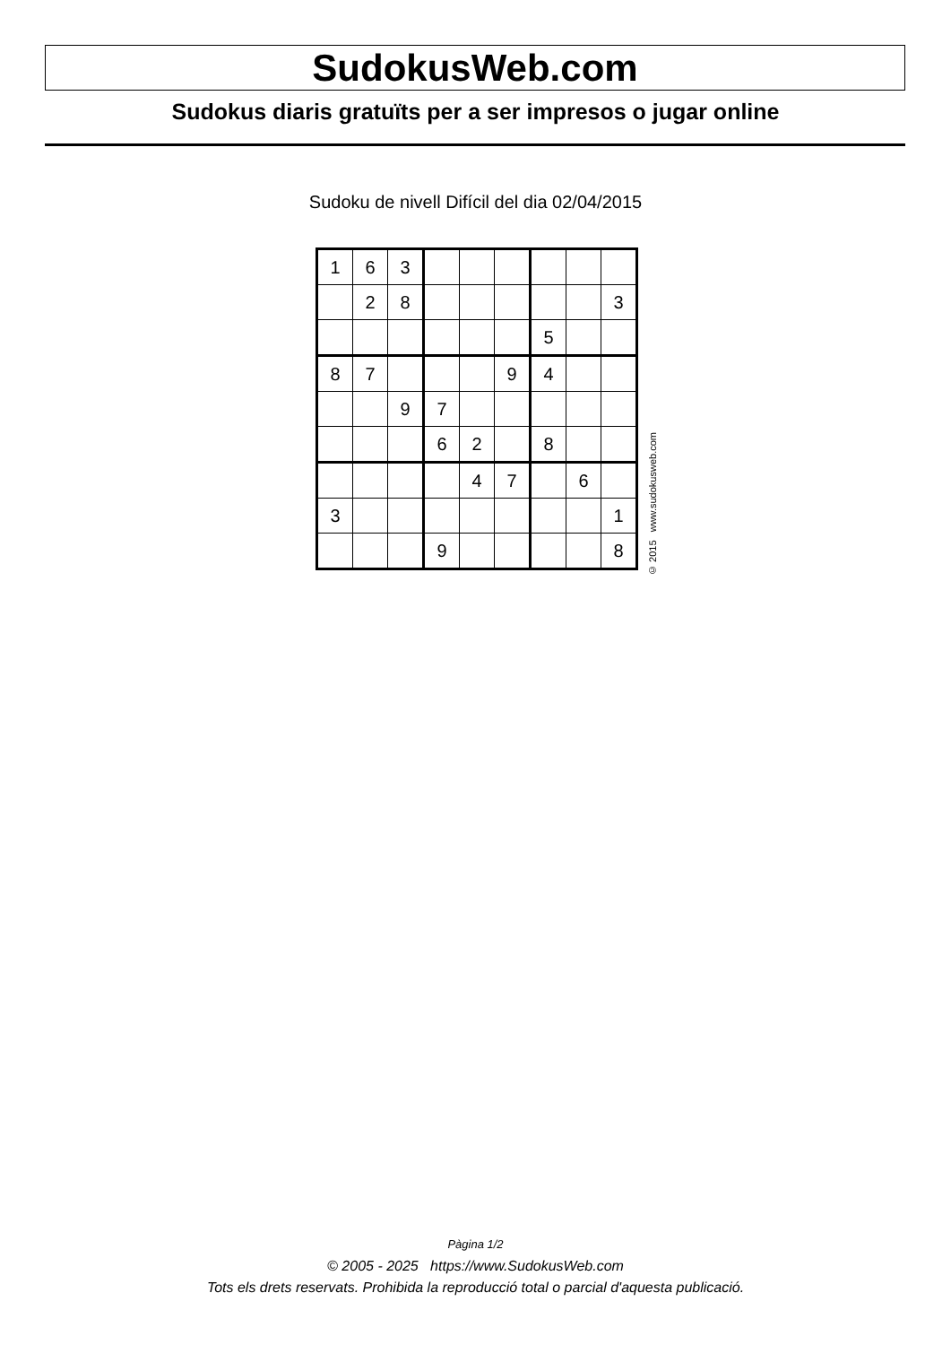SudokusWeb.com
Sudokus diaris gratuïts per a ser impresos o jugar online
Sudoku de nivell Difícil del dia 02/04/2015
| 1 | 6 | 3 | | | | | | |
| | 2 | 8 | | | | | | 3 |
| | | | | | | 5 | | |
| 8 | 7 | | | | 9 | 4 | | |
| | | 9 | 7 | | | | | |
| | | | 6 | 2 | | 8 | | |
| | | | | 4 | 7 | | 6 | |
| 3 | | | | | | | | 1 |
| | | | 9 | | | | | 8 |
© 2015 www.sudokusweb.com
Pàgina 1/2
© 2005 - 2025 https://www.SudokusWeb.com
Tots els drets reservats. Prohibida la reproducció total o parcial d'aquesta publicació.